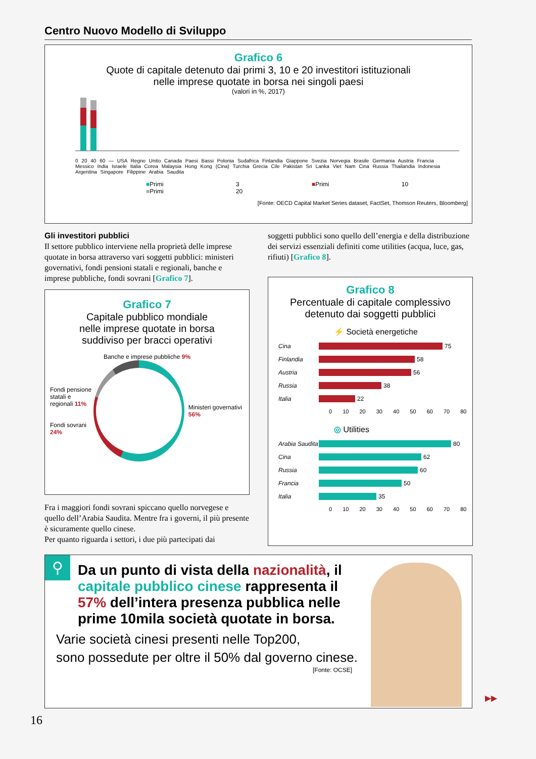Centro Nuovo Modello di Sviluppo
Grafico 6
Quote di capitale detenuto dai primi 3, 10 e 20 investitori istituzionali
nelle imprese quotate in borsa nei singoli paesi
(valori in %, 2017)
0 20 40 60 — USA Regno Unito Canada Paesi Bassi Polonia Sudafrica Finlandia Giappone Svezia Norvegia Brasile Germania Austria Francia Messico India Israele Italia Corea Malaysia Hong Kong (Cina) Turchia Grecia Cile Pakistan Sri Lanka Viet Nam Cina Russia Thailandia Indonesia Argentina Singapore Filippine Arabia Saudita
■Primi 3 ■Primi 10 ■Primi 20
[Fonte: OECD Capital Market Series dataset, FactSet, Thomson Reuters, Bloomberg]
Gli investitori pubblici
Il settore pubblico interviene nella proprietà delle imprese quotate in borsa attraverso vari soggetti pubblici: ministeri governativi, fondi pensioni statali e regionali, banche e imprese pubbliche, fondi sovrani [Grafico 7].
soggetti pubblici sono quello dell’energia e della distribuzione dei servizi essenziali definiti come utilities (acqua, luce, gas, rifiuti) [Grafico 8].
Grafico 7
Capitale pubblico mondiale
nelle imprese quotate in borsa
suddiviso per bracci operativi
Banche e imprese pubbliche 9%
Fondi pensione statali e regionali 11%
Fondi sovrani 24%
Ministeri governativi 56%
Fra i maggiori fondi sovrani spiccano quello norvegese e quello dell’Arabia Saudita. Mentre fra i governi, il più presente è sicuramente quello cinese.
Per quanto riguarda i settori, i due più partecipati dai
Grafico 8
Percentuale di capitale complessivo
detenuto dai soggetti pubblici
⚡ Società energetiche
Cina 75
Finlandia 58
Austria 56
Russia 38
Italia 22
0 10 20 30 40 50 60 70 80
◎ Utilities
Arabia Saudita 80
Cina 62
Russia 60
Francia 50
Italia 35
0 10 20 30 40 50 60 70 80
⚲
Da un punto di vista della nazionalità, il capitale pubblico cinese rappresenta il 57% dell’intera presenza pubblica nelle prime 10mila società quotate in borsa.
Varie società cinesi presenti nelle Top200,
sono possedute per oltre il 50% dal governo cinese.
[Fonte: OCSE]
▶▶
16